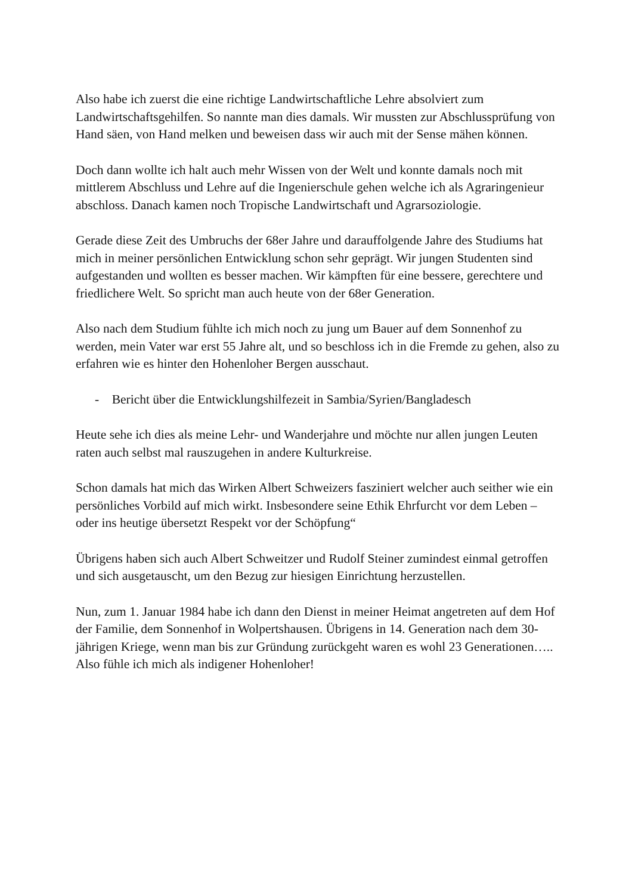Also habe ich zuerst die eine richtige Landwirtschaftliche Lehre absolviert zum Landwirtschaftsgehilfen. So nannte man dies damals. Wir mussten zur Abschlussprüfung von Hand säen, von Hand melken und beweisen dass wir auch mit der Sense mähen können.
Doch dann wollte ich halt auch mehr Wissen von der Welt und konnte damals noch mit mittlerem Abschluss und Lehre auf die Ingenierschule gehen welche ich als Agraringenieur abschloss. Danach kamen noch Tropische Landwirtschaft und Agrarsoziologie.
Gerade diese Zeit des Umbruchs der 68er Jahre und darauffolgende Jahre des Studiums hat mich in meiner persönlichen Entwicklung schon sehr geprägt. Wir jungen Studenten sind aufgestanden und wollten es besser machen. Wir kämpften für eine bessere, gerechtere und friedlichere Welt. So spricht man auch heute von der 68er Generation.
Also nach dem Studium fühlte ich mich noch zu jung um Bauer auf dem Sonnenhof zu werden, mein Vater war erst 55 Jahre alt, und so beschloss ich in die Fremde zu gehen, also zu erfahren wie es hinter den Hohenloher Bergen ausschaut.
- Bericht über die Entwicklungshilfezeit in Sambia/Syrien/Bangladesch
Heute sehe ich dies als meine Lehr- und Wanderjahre und möchte nur allen jungen Leuten raten auch selbst mal rauszugehen in andere Kulturkreise.
Schon damals hat mich das Wirken Albert Schweizers fasziniert welcher auch seither wie ein persönliches Vorbild auf mich wirkt. Insbesondere seine Ethik Ehrfurcht vor dem Leben – oder ins heutige übersetzt Respekt vor der Schöpfung“
Übrigens haben sich auch Albert Schweitzer und Rudolf Steiner zumindest einmal getroffen und sich ausgetauscht, um den Bezug zur hiesigen Einrichtung herzustellen.
Nun, zum 1. Januar 1984 habe ich dann den Dienst in meiner Heimat angetreten auf dem Hof der Familie, dem Sonnenhof in Wolpertshausen. Übrigens in 14. Generation nach dem 30-jährigen Kriege, wenn man bis zur Gründung zurückgeht waren es wohl 23 Generationen….. Also fühle ich mich als indigener Hohenloher!